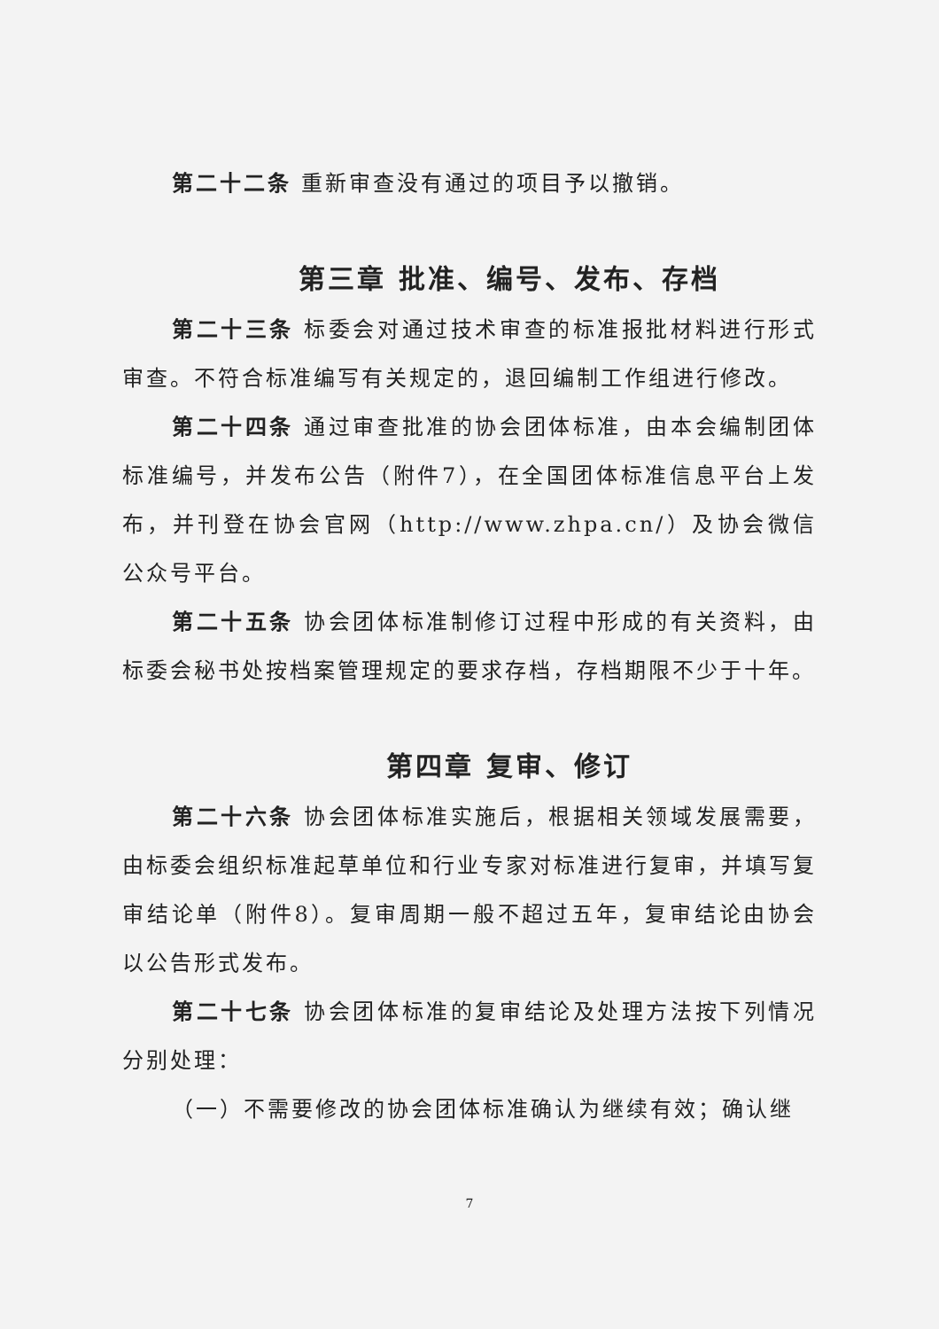第二十二条 重新审查没有通过的项目予以撤销。
第三章 批准、编号、发布、存档
第二十三条 标委会对通过技术审查的标准报批材料进行形式审查。不符合标准编写有关规定的，退回编制工作组进行修改。
第二十四条 通过审查批准的协会团体标准，由本会编制团体标准编号，并发布公告（附件7），在全国团体标准信息平台上发布，并刊登在协会官网（http://www.zhpa.cn/）及协会微信公众号平台。
第二十五条 协会团体标准制修订过程中形成的有关资料，由标委会秘书处按档案管理规定的要求存档，存档期限不少于十年。
第四章 复审、修订
第二十六条 协会团体标准实施后，根据相关领域发展需要，由标委会组织标准起草单位和行业专家对标准进行复审，并填写复审结论单（附件8）。复审周期一般不超过五年，复审结论由协会以公告形式发布。
第二十七条 协会团体标准的复审结论及处理方法按下列情况分别处理：
（一）不需要修改的协会团体标准确认为继续有效；确认继
7